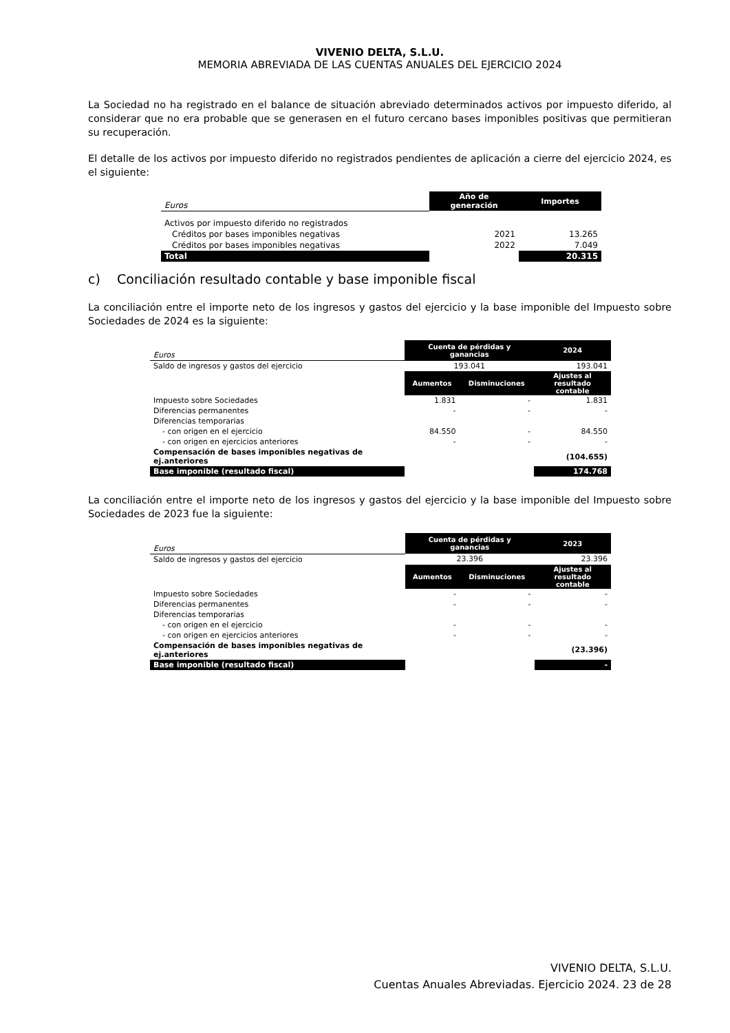VIVENIO DELTA, S.L.U.
MEMORIA ABREVIADA DE LAS CUENTAS ANUALES DEL EJERCICIO 2024
La Sociedad no ha registrado en el balance de situación abreviado determinados activos por impuesto diferido, al considerar que no era probable que se generasen en el futuro cercano bases imponibles positivas que permitieran su recuperación.
El detalle de los activos por impuesto diferido no registrados pendientes de aplicación a cierre del ejercicio 2024, es el siguiente:
| Euros | Año de generación | Importes |
| Activos por impuesto diferido no registrados | | |
| Créditos por bases imponibles negativas | 2021 | 13.265 |
| Créditos por bases imponibles negativas | 2022 | 7.049 |
| Total | | 20.315 |
c) Conciliación resultado contable y base imponible fiscal
La conciliación entre el importe neto de los ingresos y gastos del ejercicio y la base imponible del Impuesto sobre Sociedades de 2024 es la siguiente:
| Euros | Cuenta de pérdidas y ganancias | | 2024 |
| Saldo de ingresos y gastos del ejercicio | 193.041 | | 193.041 |
| | Aumentos | Disminuciones | Ajustes al resultado contable |
| Impuesto sobre Sociedades | 1.831 | - | 1.831 |
| Diferencias permanentes | - | - | - |
| Diferencias temporarias | | | |
| - con origen en el ejercicio | 84.550 | - | 84.550 |
| - con origen en ejercicios anteriores | - | - | - |
| Compensación de bases imponibles negativas de ej.anteriores | | | (104.655) |
| Base imponible (resultado fiscal) | | | 174.768 |
La conciliación entre el importe neto de los ingresos y gastos del ejercicio y la base imponible del Impuesto sobre Sociedades de 2023 fue la siguiente:
| Euros | Cuenta de pérdidas y ganancias | | 2023 |
| Saldo de ingresos y gastos del ejercicio | 23.396 | | 23.396 |
| | Aumentos | Disminuciones | Ajustes al resultado contable |
| Impuesto sobre Sociedades | - | - | - |
| Diferencias permanentes | - | - | - |
| Diferencias temporarias | | | |
| - con origen en el ejercicio | - | - | - |
| - con origen en ejercicios anteriores | - | - | - |
| Compensación de bases imponibles negativas de ej.anteriores | | | (23.396) |
| Base imponible (resultado fiscal) | | | - |
VIVENIO DELTA, S.L.U.
Cuentas Anuales Abreviadas. Ejercicio 2024. 23 de 28